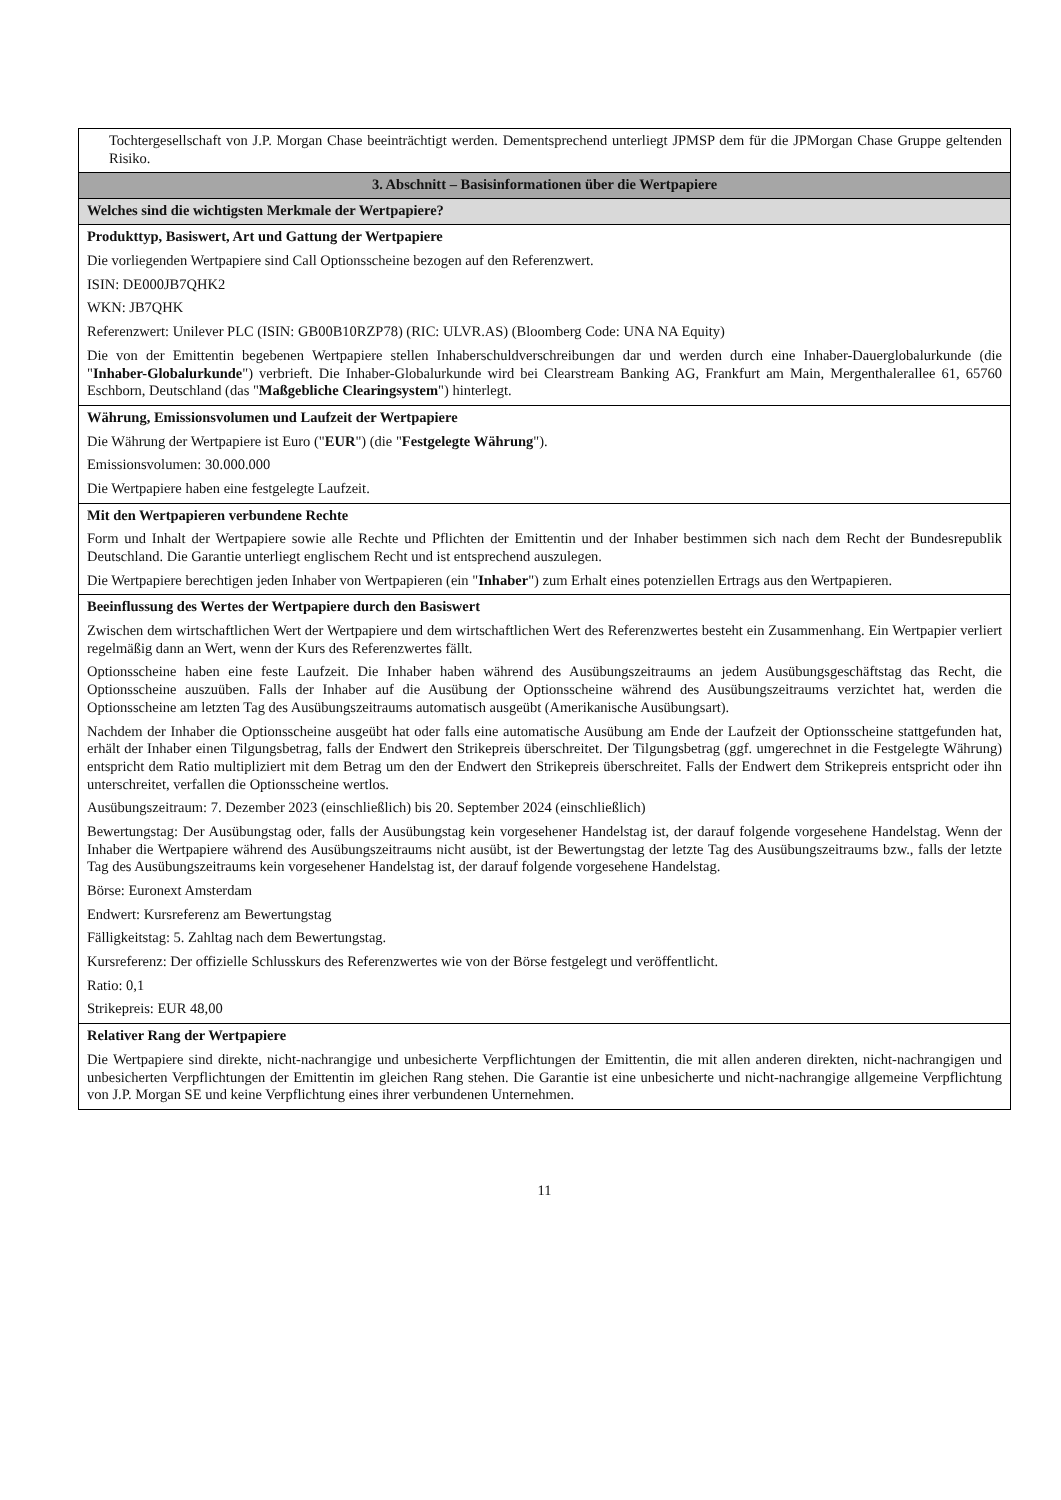| Tochtergesellschaft von J.P. Morgan Chase beeinträchtigt werden. Dementsprechend unterliegt JPMSP dem für die JPMorgan Chase Gruppe geltenden Risiko. |
| 3. Abschnitt – Basisinformationen über die Wertpapiere |
| Welches sind die wichtigsten Merkmale der Wertpapiere? |
| Produkttyp, Basiswert, Art und Gattung der Wertpapiere Die vorliegenden Wertpapiere sind Call Optionsscheine bezogen auf den Referenzwert. ISIN: DE000JB7QHK2 WKN: JB7QHK Referenzwert: Unilever PLC (ISIN: GB00B10RZP78) (RIC: ULVR.AS) (Bloomberg Code: UNA NA Equity) Die von der Emittentin begebenen Wertpapiere stellen Inhaberschuldverschreibungen dar und werden durch eine Inhaber-Dauerglobalurkunde (die " Inhaber-Globalurkunde ") verbrieft. Die Inhaber-Globalurkunde wird bei Clearstream Banking AG, Frankfurt am Main, Mergenthalerallee 61, 65760 Eschborn, Deutschland (das " Maßgebliche Clearingsystem ") hinterlegt. |
| Währung, Emissionsvolumen und Laufzeit der Wertpapiere Die Währung der Wertpapiere ist Euro (" EUR ") (die " Festgelegte Währung "). Emissionsvolumen: 30.000.000 Die Wertpapiere haben eine festgelegte Laufzeit. |
| Mit den Wertpapieren verbundene Rechte Form und Inhalt der Wertpapiere sowie alle Rechte und Pflichten der Emittentin und der Inhaber bestimmen sich nach dem Recht der Bundesrepublik Deutschland. Die Garantie unterliegt englischem Recht und ist entsprechend auszulegen. Die Wertpapiere berechtigen jeden Inhaber von Wertpapieren (ein " Inhaber ") zum Erhalt eines potenziellen Ertrags aus den Wertpapieren. |
| Beeinflussung des Wertes der Wertpapiere durch den Basiswert Zwischen dem wirtschaftlichen Wert der Wertpapiere und dem wirtschaftlichen Wert des Referenzwertes besteht ein Zusammenhang. Ein Wertpapier verliert regelmäßig dann an Wert, wenn der Kurs des Referenzwertes fällt. Optionsscheine haben eine feste Laufzeit. Die Inhaber haben während des Ausübungszeitraums an jedem Ausübungsgeschäftstag das Recht, die Optionsscheine auszuüben. Falls der Inhaber auf die Ausübung der Optionsscheine während des Ausübungszeitraums verzichtet hat, werden die Optionsscheine am letzten Tag des Ausübungszeitraums automatisch ausgeübt (Amerikanische Ausübungsart). Nachdem der Inhaber die Optionsscheine ausgeübt hat oder falls eine automatische Ausübung am Ende der Laufzeit der Optionsscheine stattgefunden hat, erhält der Inhaber einen Tilgungsbetrag, falls der Endwert den Strikepreis überschreitet. Der Tilgungsbetrag (ggf. umgerechnet in die Festgelegte Währung) entspricht dem Ratio multipliziert mit dem Betrag um den der Endwert den Strikepreis überschreitet. Falls der Endwert dem Strikepreis entspricht oder ihn unterschreitet, verfallen die Optionsscheine wertlos. Ausübungszeitraum: 7. Dezember 2023 (einschließlich) bis 20. September 2024 (einschließlich) Bewertungstag: Der Ausübungstag oder, falls der Ausübungstag kein vorgesehener Handelstag ist, der darauf folgende vorgesehene Handelstag. Wenn der Inhaber die Wertpapiere während des Ausübungszeitraums nicht ausübt, ist der Bewertungstag der letzte Tag des Ausübungszeitraums bzw., falls der letzte Tag des Ausübungszeitraums kein vorgesehener Handelstag ist, der darauf folgende vorgesehene Handelstag. Börse: Euronext Amsterdam Endwert: Kursreferenz am Bewertungstag Fälligkeitstag: 5. Zahltag nach dem Bewertungstag. Kursreferenz: Der offizielle Schlusskurs des Referenzwertes wie von der Börse festgelegt und veröffentlicht. Ratio: 0,1 Strikepreis: EUR 48,00 |
| Relativer Rang der Wertpapiere Die Wertpapiere sind direkte, nicht-nachrangige und unbesicherte Verpflichtungen der Emittentin, die mit allen anderen direkten, nicht-nachrangigen und unbesicherten Verpflichtungen der Emittentin im gleichen Rang stehen. Die Garantie ist eine unbesicherte und nicht-nachrangige allgemeine Verpflichtung von J.P. Morgan SE und keine Verpflichtung eines ihrer verbundenen Unternehmen. |
11